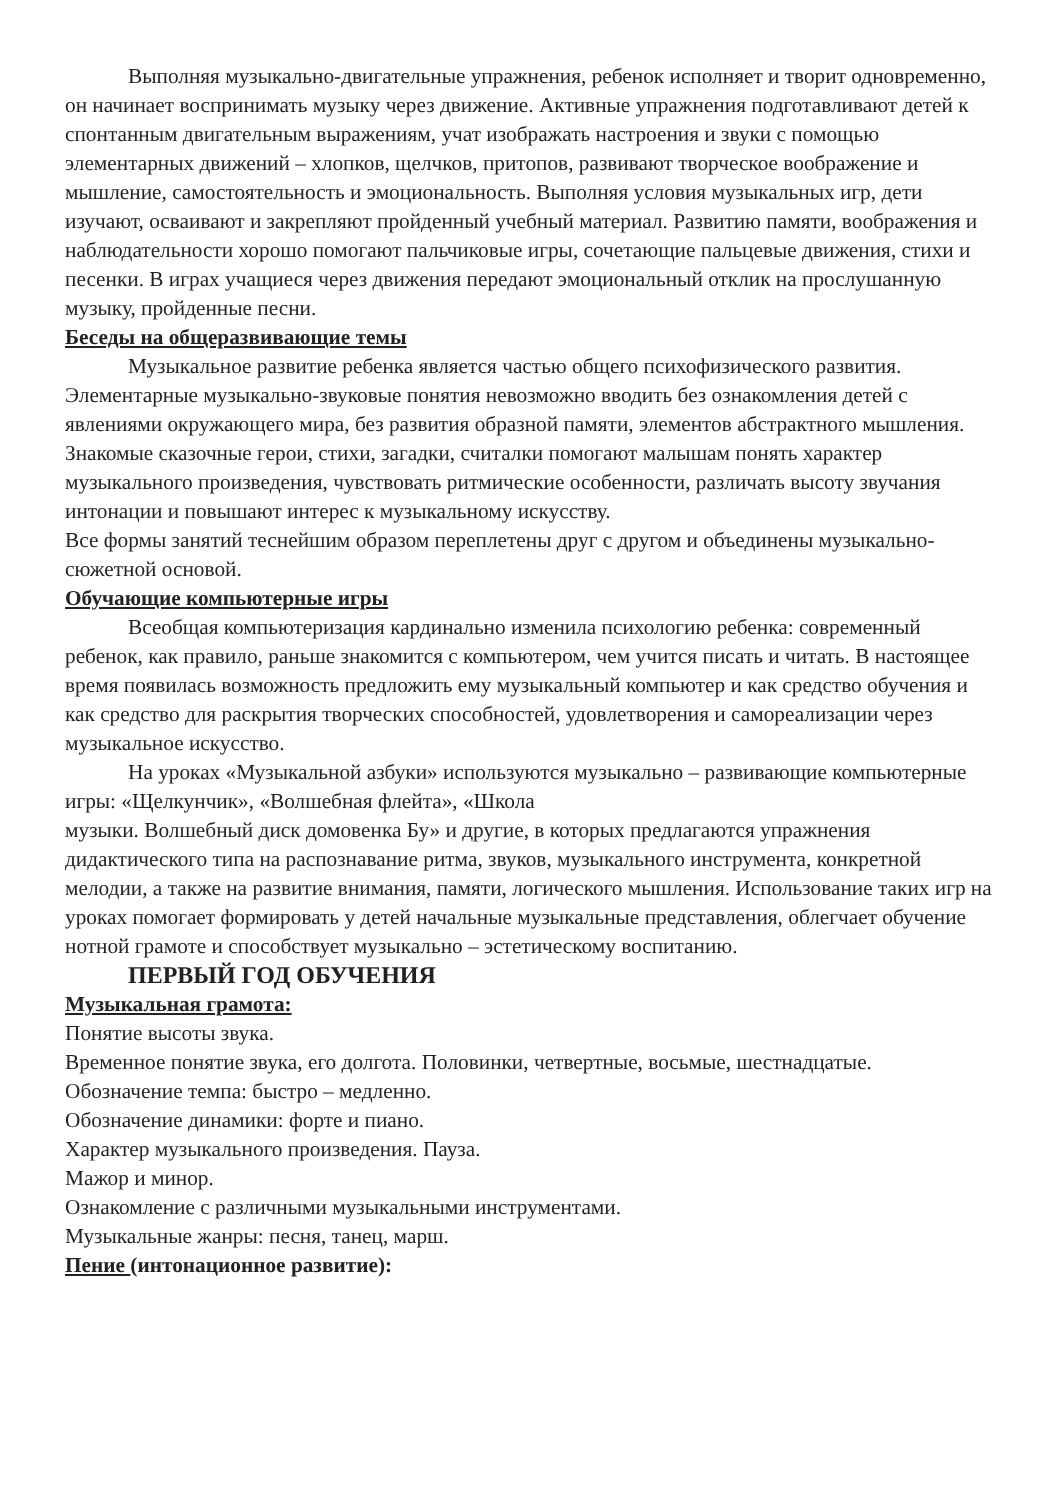Выполняя музыкально-двигательные упражнения, ребенок исполняет и творит одновременно, он начинает воспринимать музыку через движение. Активные упражнения подготавливают детей к спонтанным двигательным выражениям, учат изображать настроения и звуки с помощью элементарных движений – хлопков, щелчков, притопов, развивают творческое воображение и мышление, самостоятельность и эмоциональность. Выполняя условия музыкальных игр, дети изучают, осваивают и закрепляют пройденный учебный материал. Развитию памяти, воображения и наблюдательности хорошо помогают пальчиковые игры, сочетающие пальцевые движения, стихи и песенки. В играх учащиеся через движения передают эмоциональный отклик на прослушанную музыку, пройденные песни.
Беседы на общеразвивающие темы
Музыкальное развитие ребенка является частью общего психофизического развития. Элементарные музыкально-звуковые понятия невозможно вводить без ознакомления детей с явлениями окружающего мира, без развития образной памяти, элементов абстрактного мышления. Знакомые сказочные герои, стихи, загадки, считалки помогают малышам понять характер музыкального произведения, чувствовать ритмические особенности, различать высоту звучания интонации и повышают интерес к музыкальному искусству.
Все формы занятий теснейшим образом переплетены друг с другом и объединены музыкально-сюжетной основой.
Обучающие компьютерные игры
Всеобщая компьютеризация кардинально изменила психологию ребенка: современный ребенок, как правило, раньше знакомится с компьютером, чем учится писать и читать. В настоящее время появилась возможность предложить ему музыкальный компьютер и как средство обучения и как средство для раскрытия творческих способностей, удовлетворения и самореализации через музыкальное искусство.
На уроках «Музыкальной азбуки» используются музыкально – развивающие компьютерные игры: «Щелкунчик», «Волшебная флейта», «Школа
музыки. Волшебный диск домовенка Бу» и другие, в которых предлагаются упражнения дидактического типа на распознавание ритма, звуков, музыкального инструмента, конкретной мелодии, а также на развитие внимания, памяти, логического мышления. Использование таких игр на уроках помогает формировать у детей начальные музыкальные представления, облегчает обучение нотной грамоте и способствует музыкально – эстетическому воспитанию.
ПЕРВЫЙ ГОД ОБУЧЕНИЯ
Музыкальная грамота:
Понятие высоты звука.
Временное понятие звука, его долгота. Половинки, четвертные, восьмые, шестнадцатые.
Обозначение темпа: быстро – медленно.
Обозначение динамики: форте и пиано.
Характер музыкального произведения. Пауза.
Мажор и минор.
Ознакомление с различными музыкальными инструментами.
Музыкальные жанры: песня, танец, марш.
Пение (интонационное развитие):